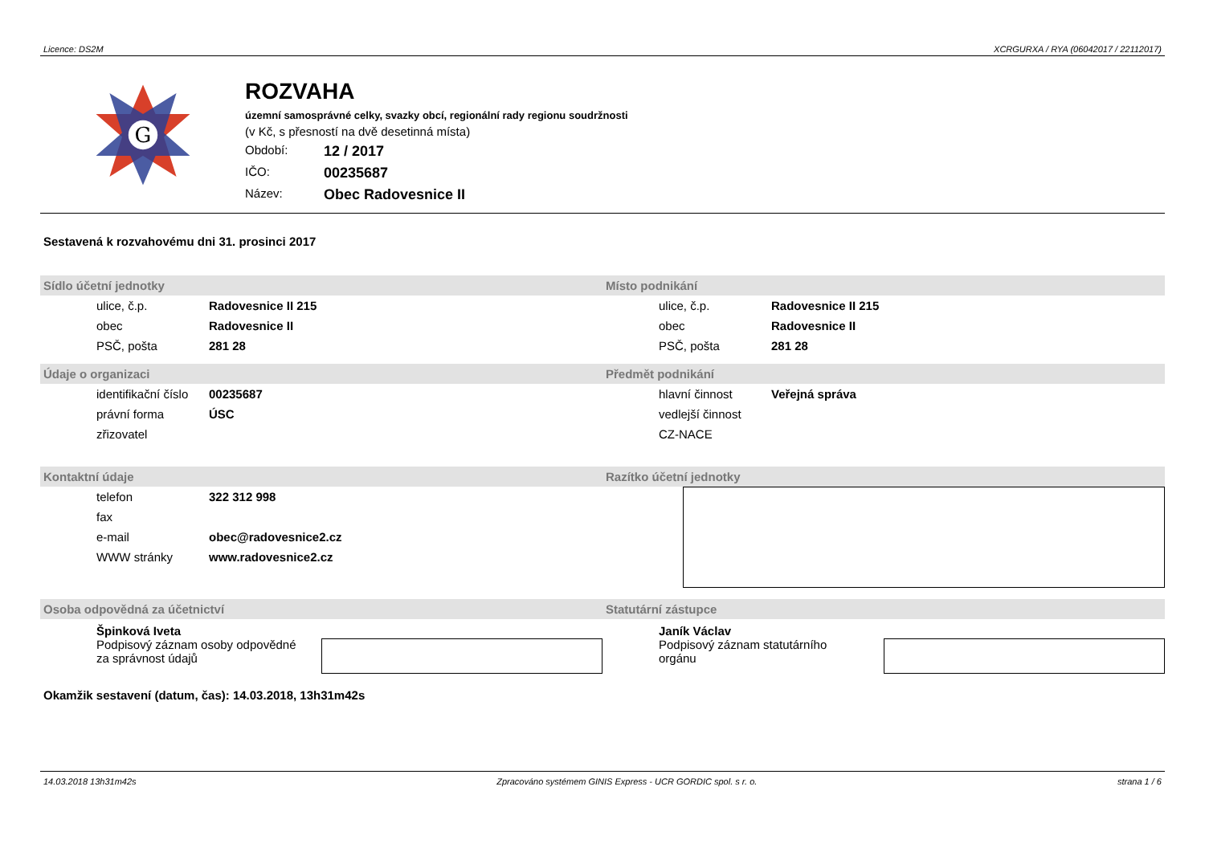Licence: DS2M XCRGURXA / RYA (06042017 / 22112017)
G
ROZVAHA
územní samosprávné celky, svazky obcí, regionální rady regionu soudržnosti
(v Kč, s přesností na dvě desetinná místa)
Období: 12 / 2017
IČO: 00235687
Název: Obec Radovesnice II
Sestavená k rozvahovému dni 31. prosinci 2017
Sídlo účetní jednotky
| ulice, č.p. | Radovesnice II 215 |
| obec | Radovesnice II |
| PSČ, pošta | 281 28 |
Místo podnikání
| ulice, č.p. | Radovesnice II 215 |
| obec | Radovesnice II |
| PSČ, pošta | 281 28 |
Údaje o organizaci
| identifikační číslo | 00235687 |
| právní forma | ÚSC |
| zřizovatel | |
Předmět podnikání
| hlavní činnost | Veřejná správa |
| vedlejší činnost | |
| CZ-NACE | |
Kontaktní údaje
| telefon | 322 312 998 |
| fax | |
| e-mail | obec@radovesnice2.cz |
| WWW stránky | www.radovesnice2.cz |
Razítko účetní jednotky
Osoba odpovědná za účetnictví
Špinková Iveta
Podpisový záznam osoby odpovědné
za správnost údajů
Statutární zástupce
Janík Václav
Podpisový záznam statutárního
orgánu
Okamžik sestavení (datum, čas): 14.03.2018, 13h31m42s
14.03.2018 13h31m42s Zpracováno systémem GINIS Express - UCR GORDIC spol. s r. o. strana 1 / 6